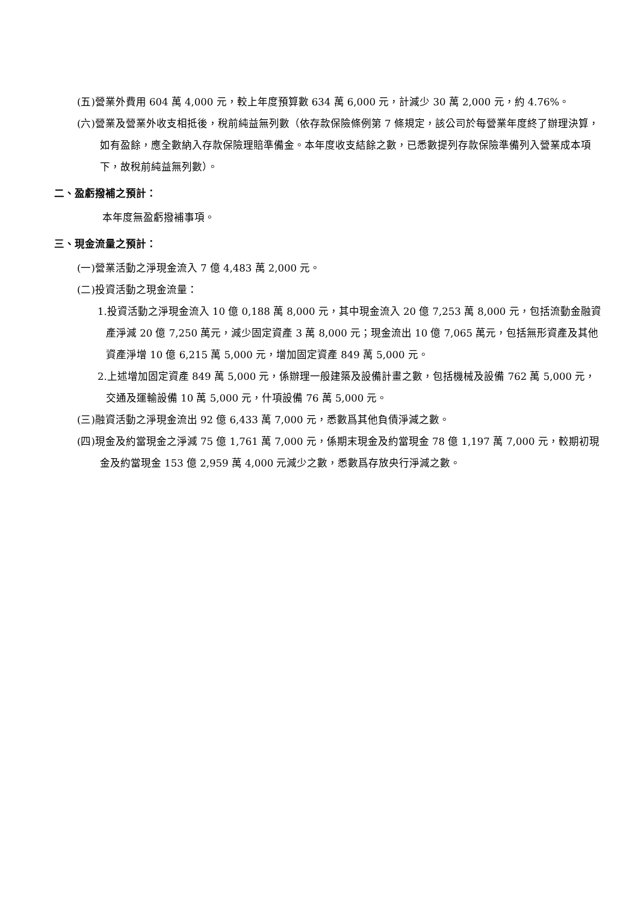(五)營業外費用 604 萬 4,000 元，較上年度預算數 634 萬 6,000 元，計減少 30 萬 2,000 元，約 4.76%。
(六)營業及營業外收支相抵後，稅前純益無列數（依存款保險條例第 7 條規定，該公司於每營業年度終了辦理決算，如有盈餘，應全數納入存款保險理賠準備金。本年度收支結餘之數，已悉數提列存款保險準備列入營業成本項下，故稅前純益無列數）。
二、盈虧撥補之預計：
本年度無盈虧撥補事項。
三、現金流量之預計：
(一)營業活動之淨現金流入 7 億 4,483 萬 2,000 元。
(二)投資活動之現金流量：
1.投資活動之淨現金流入 10 億 0,188 萬 8,000 元，其中現金流入 20 億 7,253 萬 8,000 元，包括流動金融資產淨減 20 億 7,250 萬元，減少固定資產 3 萬 8,000 元；現金流出 10 億 7,065 萬元，包括無形資產及其他資產淨增 10 億 6,215 萬 5,000 元，增加固定資產 849 萬 5,000 元。
2.上述增加固定資產 849 萬 5,000 元，係辦理一般建築及設備計畫之數，包括機械及設備 762 萬 5,000 元，交通及運輸設備 10 萬 5,000 元，什項設備 76 萬 5,000 元。
(三)融資活動之淨現金流出 92 億 6,433 萬 7,000 元，悉數爲其他負債淨減之數。
(四)現金及約當現金之淨減 75 億 1,761 萬 7,000 元，係期末現金及約當現金 78 億 1,197 萬 7,000 元，較期初現金及約當現金 153 億 2,959 萬 4,000 元減少之數，悉數爲存放央行淨減之數。